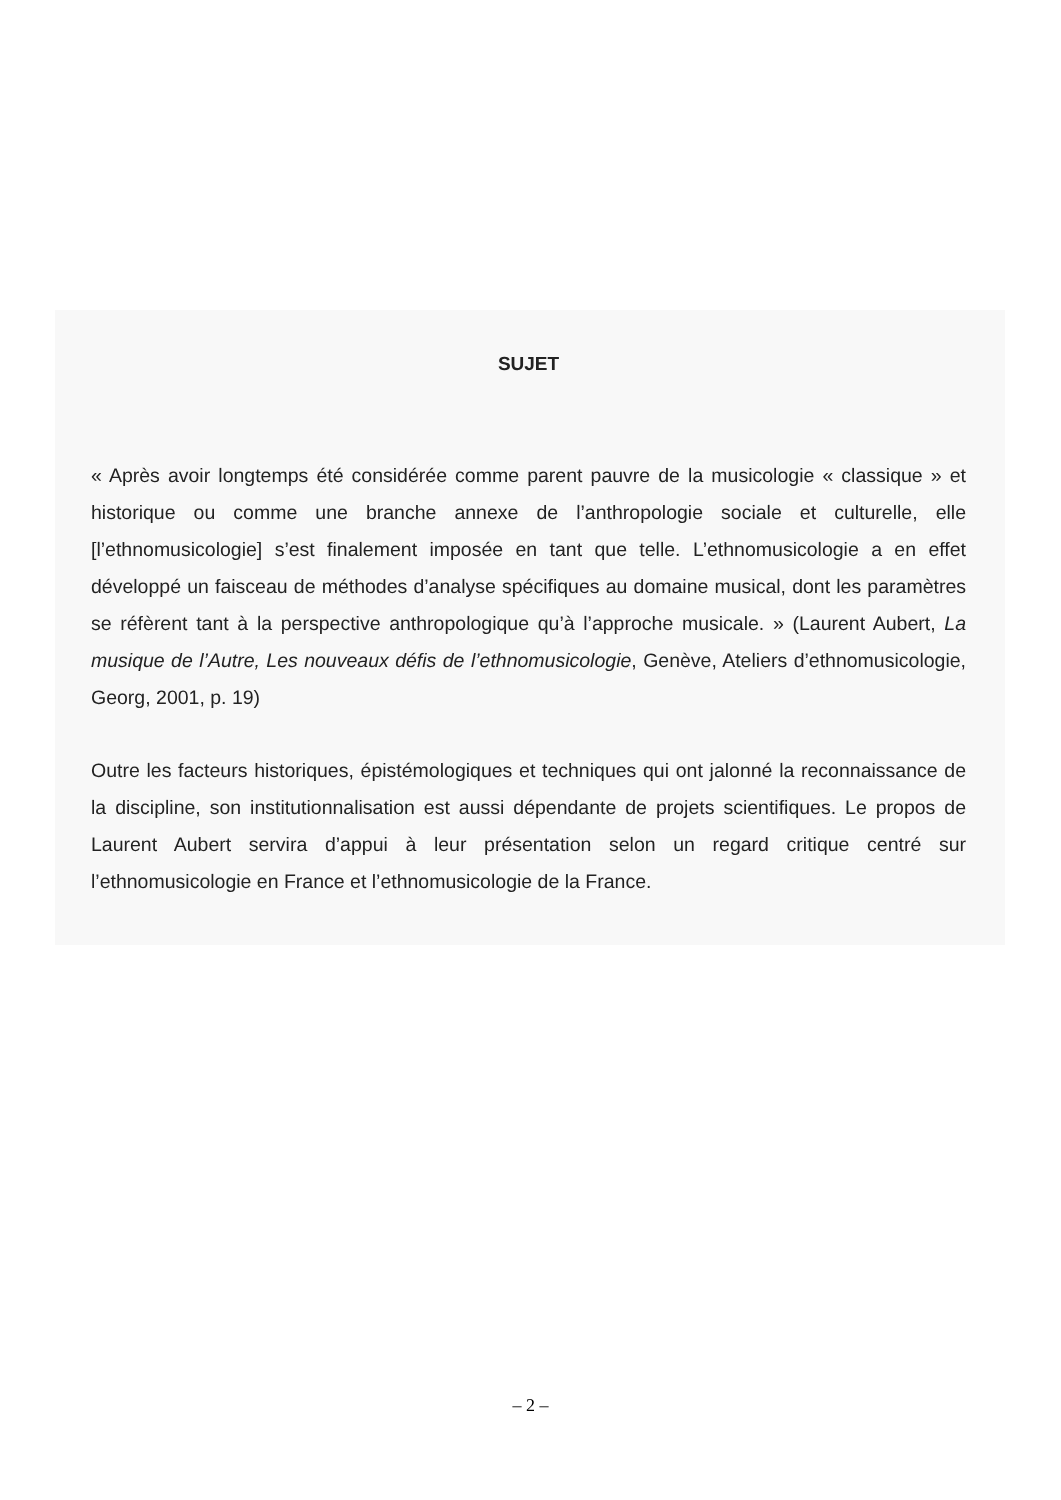SUJET
« Après avoir longtemps été considérée comme parent pauvre de la musicologie « classique » et historique ou comme une branche annexe de l’anthropologie sociale et culturelle, elle [l’ethnomusicologie] s’est finalement imposée en tant que telle. L’ethnomusicologie a en effet développé un faisceau de méthodes d’analyse spécifiques au domaine musical, dont les paramètres se réfèrent tant à la perspective anthropologique qu’à l’approche musicale. » (Laurent Aubert, La musique de l’Autre, Les nouveaux défis de l’ethnomusicologie, Genève, Ateliers d’ethnomusicologie, Georg, 2001, p. 19)
Outre les facteurs historiques, épistémologiques et techniques qui ont jalonné la reconnaissance de la discipline, son institutionnalisation est aussi dépendante de projets scientifiques. Le propos de Laurent Aubert servira d’appui à leur présentation selon un regard critique centré sur l’ethnomusicologie en France et l’ethnomusicologie de la France.
– 2 –